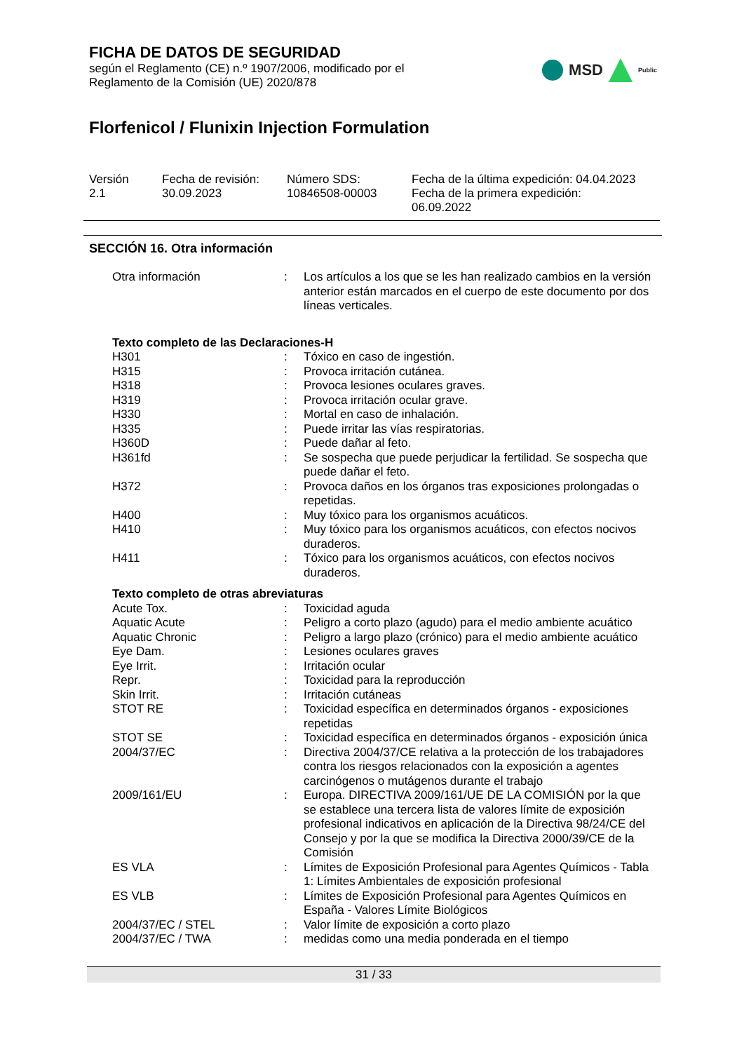FICHA DE DATOS DE SEGURIDAD
según el Reglamento (CE) n.º 1907/2006, modificado por el
Reglamento de la Comisión (UE) 2020/878
MSD Public
Florfenicol / Flunixin Injection Formulation
Versión
2.1
Fecha de revisión:
30.09.2023
Número SDS:
10846508-00003
Fecha de la última expedición: 04.04.2023
Fecha de la primera expedición:
06.09.2022
SECCIÓN 16. Otra información
| Otra información | : | Los artículos a los que se les han realizado cambios en la versión anterior están marcados en el cuerpo de este documento por dos líneas verticales. |
| Texto completo de las Declaraciones-H | | |
| H301 | : | Tóxico en caso de ingestión. |
| H315 | : | Provoca irritación cutánea. |
| H318 | : | Provoca lesiones oculares graves. |
| H319 | : | Provoca irritación ocular grave. |
| H330 | : | Mortal en caso de inhalación. |
| H335 | : | Puede irritar las vías respiratorias. |
| H360D | : | Puede dañar al feto. |
| H361fd | : | Se sospecha que puede perjudicar la fertilidad. Se sospecha que puede dañar el feto. |
| H372 | : | Provoca daños en los órganos tras exposiciones prolongadas o repetidas. |
| H400 | : | Muy tóxico para los organismos acuáticos. |
| H410 | : | Muy tóxico para los organismos acuáticos, con efectos nocivos duraderos. |
| H411 | : | Tóxico para los organismos acuáticos, con efectos nocivos duraderos. |
| Texto completo de otras abreviaturas | | |
| Acute Tox. | : | Toxicidad aguda |
| Aquatic Acute | : | Peligro a corto plazo (agudo) para el medio ambiente acuático |
| Aquatic Chronic | : | Peligro a largo plazo (crónico) para el medio ambiente acuático |
| Eye Dam. | : | Lesiones oculares graves |
| Eye Irrit. | : | Irritación ocular |
| Repr. | : | Toxicidad para la reproducción |
| Skin Irrit. | : | Irritación cutáneas |
| STOT RE | : | Toxicidad específica en determinados órganos - exposiciones repetidas |
| STOT SE | : | Toxicidad específica en determinados órganos - exposición única |
| 2004/37/EC | : | Directiva 2004/37/CE relativa a la protección de los trabajadores contra los riesgos relacionados con la exposición a agentes carcinógenos o mutágenos durante el trabajo |
| 2009/161/EU | : | Europa. DIRECTIVA 2009/161/UE DE LA COMISIÓN por la que se establece una tercera lista de valores límite de exposición profesional indicativos en aplicación de la Directiva 98/24/CE del Consejo y por la que se modifica la Directiva 2000/39/CE de la Comisión |
| ES VLA | : | Límites de Exposición Profesional para Agentes Químicos - Tabla 1: Límites Ambientales de exposición profesional |
| ES VLB | : | Límites de Exposición Profesional para Agentes Químicos en España - Valores Límite Biológicos |
| 2004/37/EC / STEL | : | Valor límite de exposición a corto plazo |
| 2004/37/EC / TWA | : | medidas como una media ponderada en el tiempo |
31 / 33